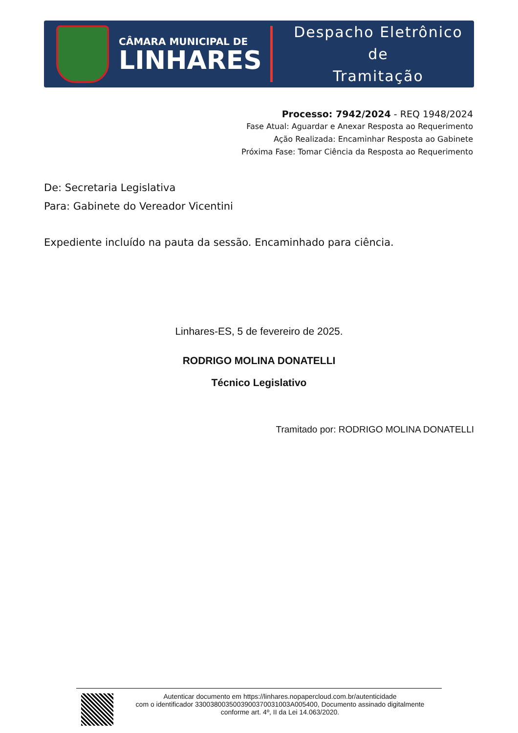CÂMARA MUNICIPAL DE
LINHARES
Despacho Eletrônico de
Tramitação
Processo: 7942/2024 - REQ 1948/2024
Fase Atual: Aguardar e Anexar Resposta ao Requerimento
Ação Realizada: Encaminhar Resposta ao Gabinete
Próxima Fase: Tomar Ciência da Resposta ao Requerimento
De: Secretaria Legislativa
Para: Gabinete do Vereador Vicentini
Expediente incluído na pauta da sessão. Encaminhado para ciência.
Linhares-ES, 5 de fevereiro de 2025.
RODRIGO MOLINA DONATELLI
Técnico Legislativo
Tramitado por: RODRIGO MOLINA DONATELLI
Autenticar documento em https://linhares.nopapercloud.com.br/autenticidade
com o identificador 3300380035003900370031003A005400, Documento assinado digitalmente
conforme art. 4º, II da Lei 14.063/2020.